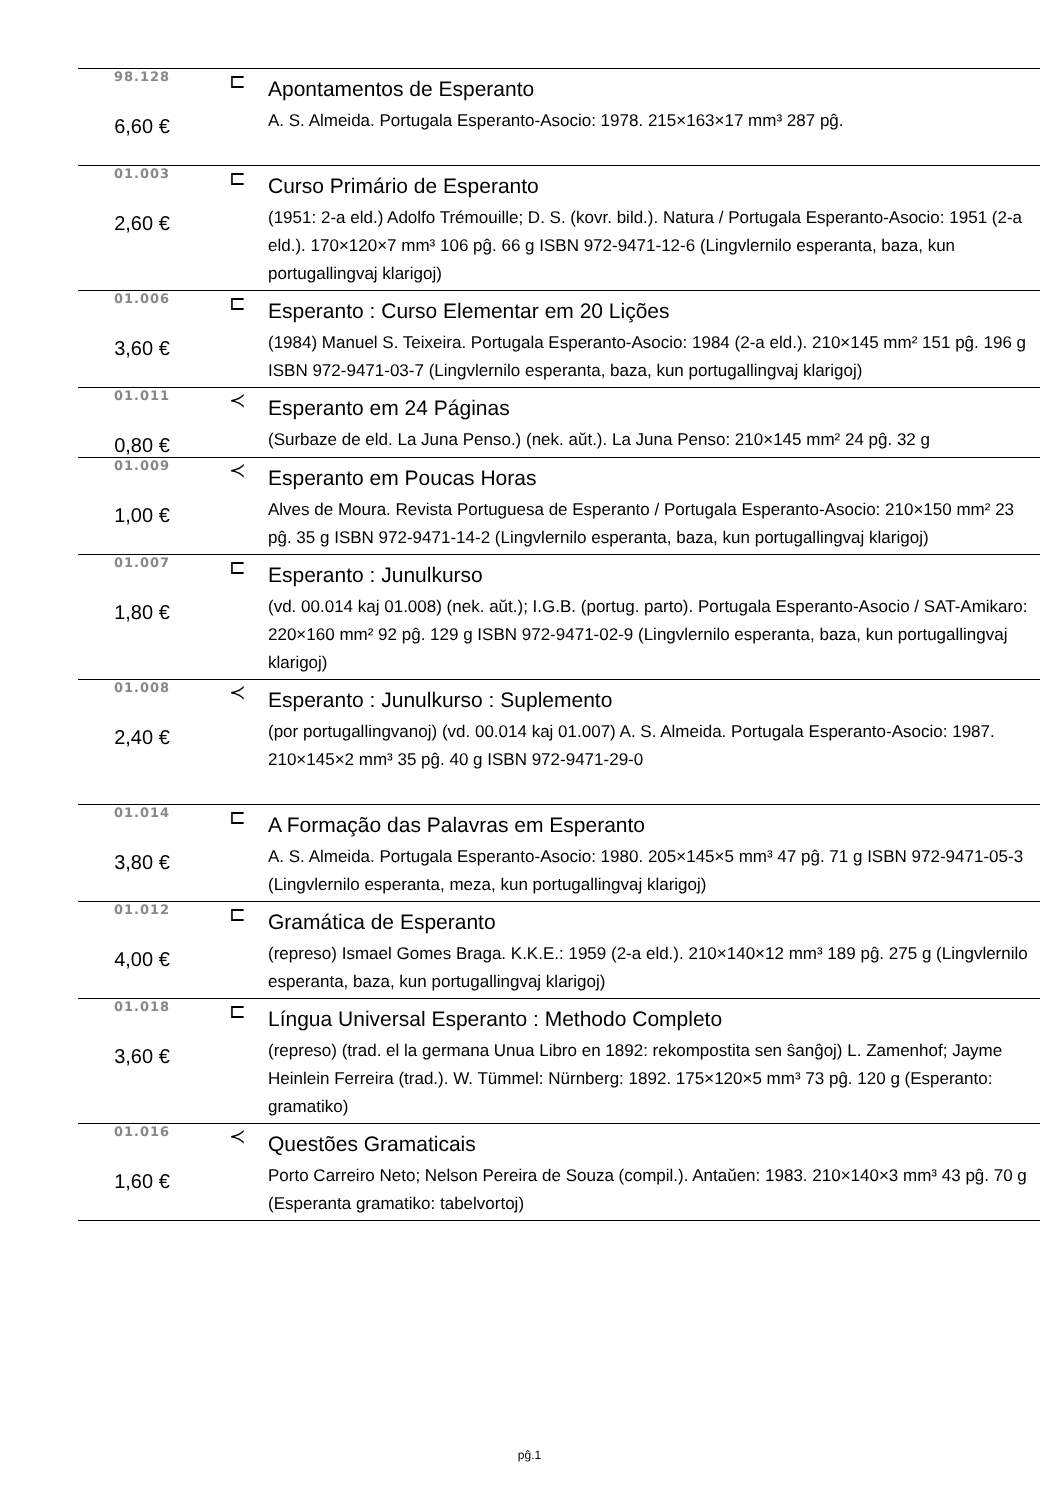| 98.128 | ⊏ | Apontamentos de Esperanto |
| 6,60 € | | A. S. Almeida. Portugala Esperanto-Asocio: 1978. 215×163×17 mm³ 287 pĝ. |
| 01.003 | ⊏ | Curso Primário de Esperanto |
| 2,60 € | | (1951: 2-a eld.) Adolfo Trémouille; D. S. (kovr. bild.). Natura / Portugala Esperanto-Asocio: 1951 (2-a eld.). 170×120×7 mm³ 106 pĝ. 66 g ISBN 972-9471-12-6 (Lingvlernilo esperanta, baza, kun portugallingvaj klarigoj) |
| 01.006 | ⊏ | Esperanto : Curso Elementar em 20 Lições |
| 3,60 € | | (1984) Manuel S. Teixeira. Portugala Esperanto-Asocio: 1984 (2-a eld.). 210×145 mm² 151 pĝ. 196 g ISBN 972-9471-03-7 (Lingvlernilo esperanta, baza, kun portugallingvaj klarigoj) |
| 01.011 | ≺ | Esperanto em 24 Páginas |
| 0,80 € | | (Surbaze de eld. La Juna Penso.) (nek. aŭt.). La Juna Penso: 210×145 mm² 24 pĝ. 32 g |
| 01.009 | ≺ | Esperanto em Poucas Horas |
| 1,00 € | | Alves de Moura. Revista Portuguesa de Esperanto / Portugala Esperanto-Asocio: 210×150 mm² 23 pĝ. 35 g ISBN 972-9471-14-2 (Lingvlernilo esperanta, baza, kun portugallingvaj klarigoj) |
| 01.007 | ⊏ | Esperanto : Junulkurso |
| 1,80 € | | (vd. 00.014 kaj 01.008) (nek. aŭt.); I.G.B. (portug. parto). Portugala Esperanto-Asocio / SAT-Amikaro: 220×160 mm² 92 pĝ. 129 g ISBN 972-9471-02-9 (Lingvlernilo esperanta, baza, kun portugallingvaj klarigoj) |
| 01.008 | ≺ | Esperanto : Junulkurso : Suplemento |
| 2,40 € | | (por portugallingvanoj) (vd. 00.014 kaj 01.007) A. S. Almeida. Portugala Esperanto-Asocio: 1987. 210×145×2 mm³ 35 pĝ. 40 g ISBN 972-9471-29-0 |
| 01.014 | ⊏ | A Formação das Palavras em Esperanto |
| 3,80 € | | A. S. Almeida. Portugala Esperanto-Asocio: 1980. 205×145×5 mm³ 47 pĝ. 71 g ISBN 972-9471-05-3 (Lingvlernilo esperanta, meza, kun portugallingvaj klarigoj) |
| 01.012 | ⊏ | Gramática de Esperanto |
| 4,00 € | | (represo) Ismael Gomes Braga. K.K.E.: 1959 (2-a eld.). 210×140×12 mm³ 189 pĝ. 275 g (Lingvlernilo esperanta, baza, kun portugallingvaj klarigoj) |
| 01.018 | ⊏ | Língua Universal Esperanto : Methodo Completo |
| 3,60 € | | (represo) (trad. el la germana Unua Libro en 1892: rekompostita sen ŝanĝoj) L. Zamenhof; Jayme Heinlein Ferreira (trad.). W. Tümmel: Nürnberg: 1892. 175×120×5 mm³ 73 pĝ. 120 g (Esperanto: gramatiko) |
| 01.016 | ≺ | Questões Gramaticais |
| 1,60 € | | Porto Carreiro Neto; Nelson Pereira de Souza (compil.). Antaŭen: 1983. 210×140×3 mm³ 43 pĝ. 70 g (Esperanta gramatiko: tabelvortoj) |
pĝ.1